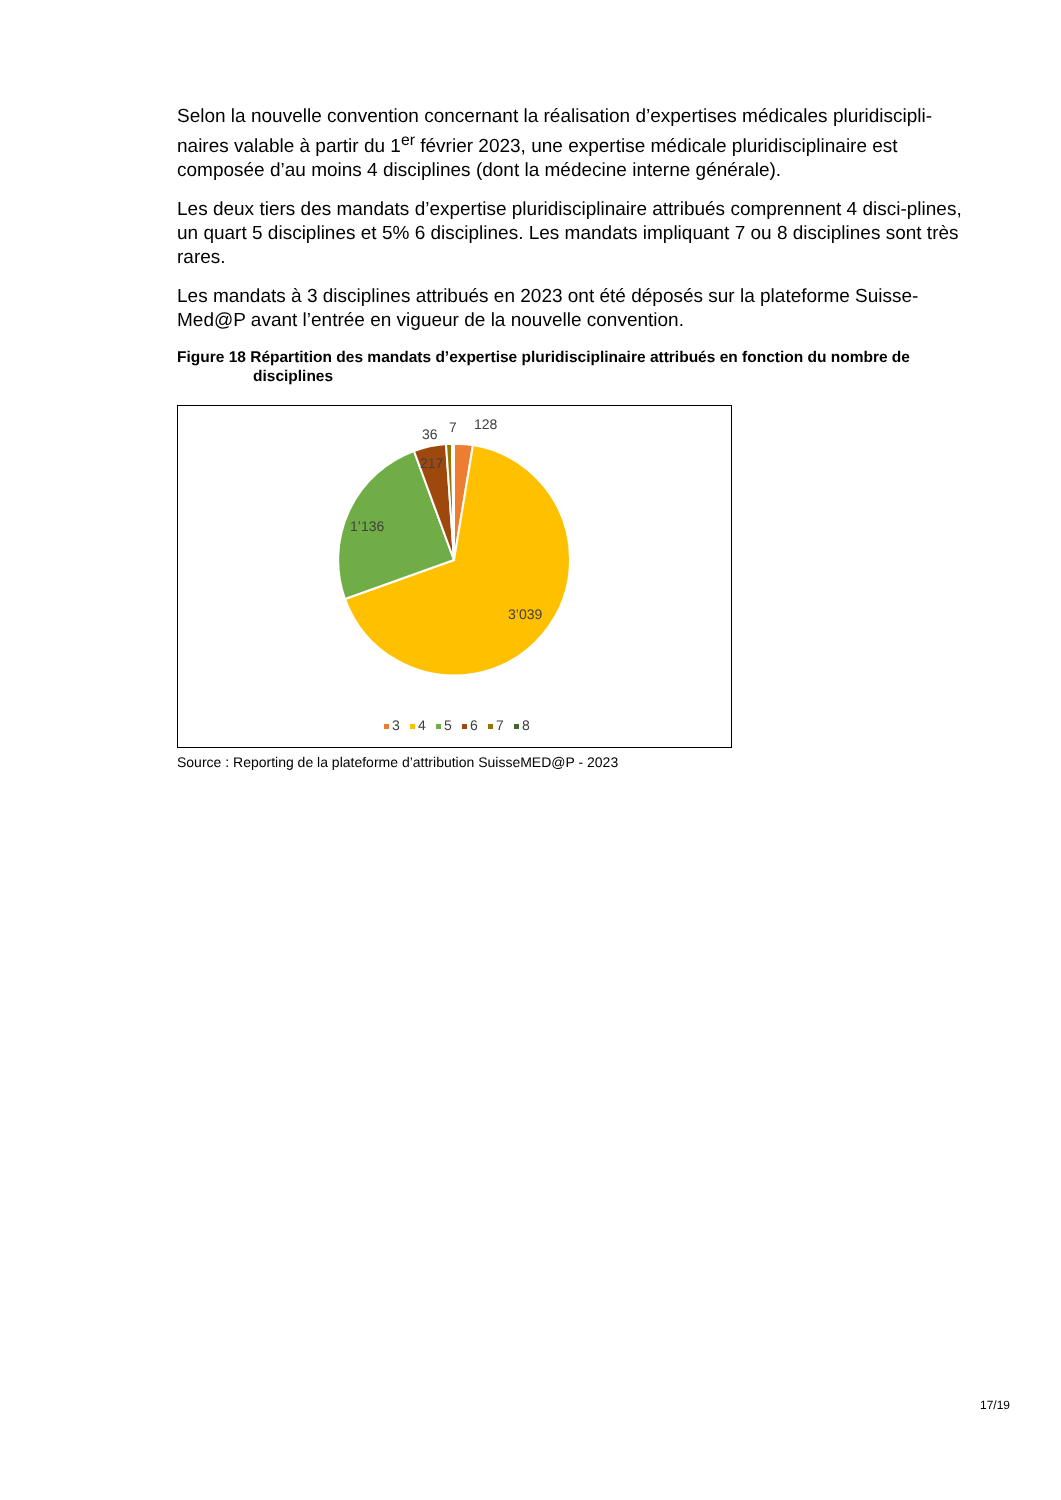Selon la nouvelle convention concernant la réalisation d’expertises médicales pluridiscipli-naires valable à partir du 1<sup>er</sup> février 2023, une expertise médicale pluridisciplinaire est composée d’au moins 4 disciplines (dont la médecine interne générale).
Les deux tiers des mandats d’expertise pluridisciplinaire attribués comprennent 4 disci-plines, un quart 5 disciplines et 5% 6 disciplines. Les mandats impliquant 7 ou 8 disciplines sont très rares.
Les mandats à 3 disciplines attribués en 2023 ont été déposés sur la plateforme Suisse-Med@P avant l’entrée en vigueur de la nouvelle convention.
Figure 18 Répartition des mandats d’expertise pluridisciplinaire attribués en fonction du nombre de disciplines
128
7
36
217
1’136
3’039
3
4
5
6
7
8
Source : Reporting de la plateforme d’attribution SuisseMED@P - 2023
17/19